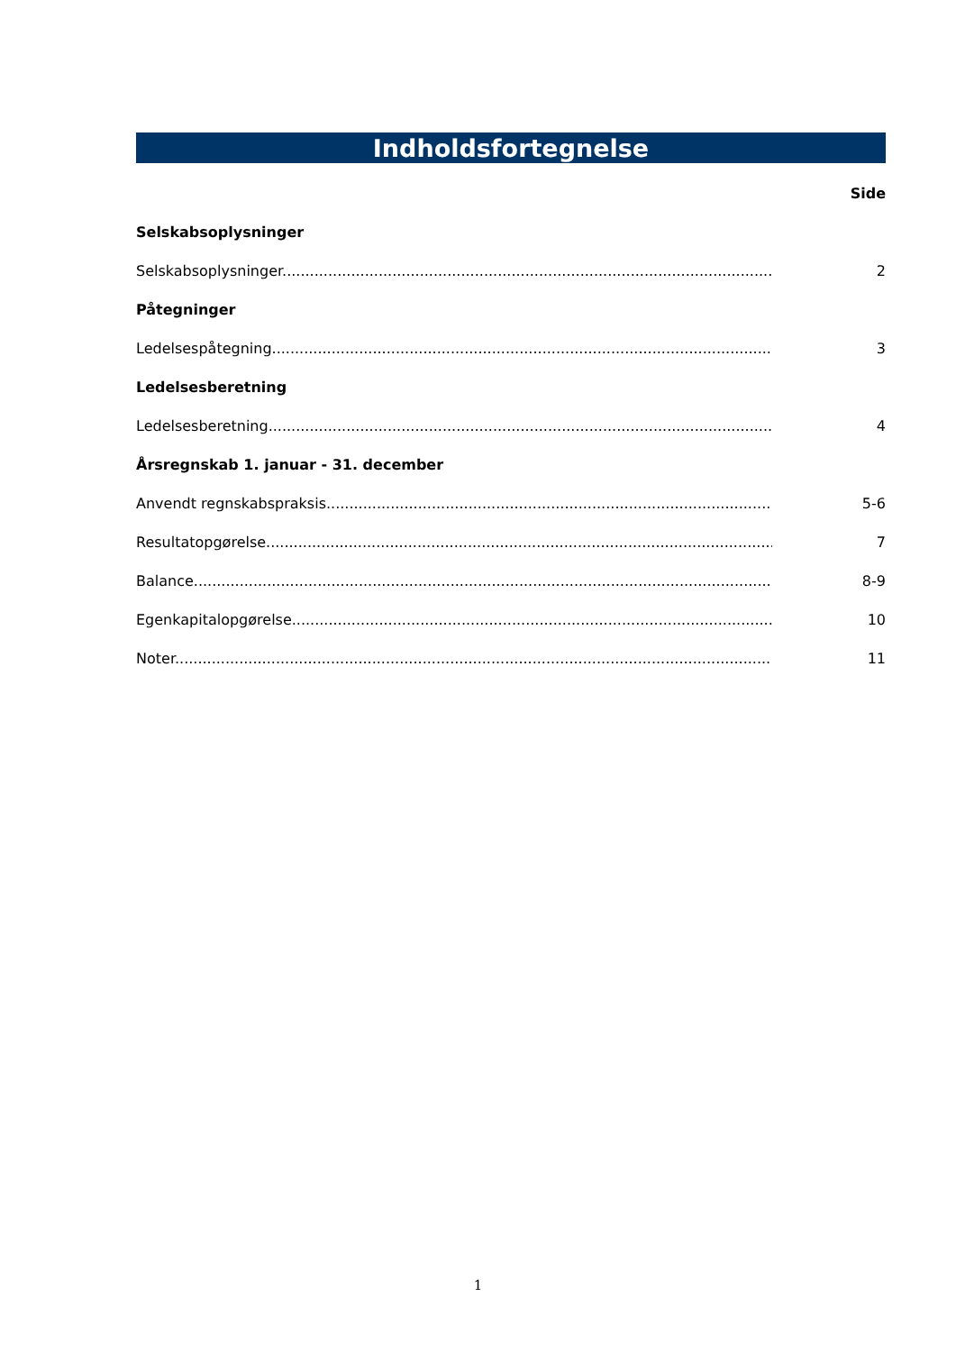Indholdsfortegnelse
Side
Selskabsoplysninger
Selskabsoplysninger............................................................................................................. 2
Påtegninger
Ledelsespåtegning............................................................................................................... 3
Ledelsesberetning
Ledelsesberetning................................................................................................................ 4
Årsregnskab 1. januar - 31. december
Anvendt regnskabspraksis.................................................................................................... 5-6
Resultatopgørelse.................................................................................................................. 7
Balance................................................................................................................................... 8-9
Egenkapitalopgørelse............................................................................................................. 10
Noter....................................................................................................................................... 11
1